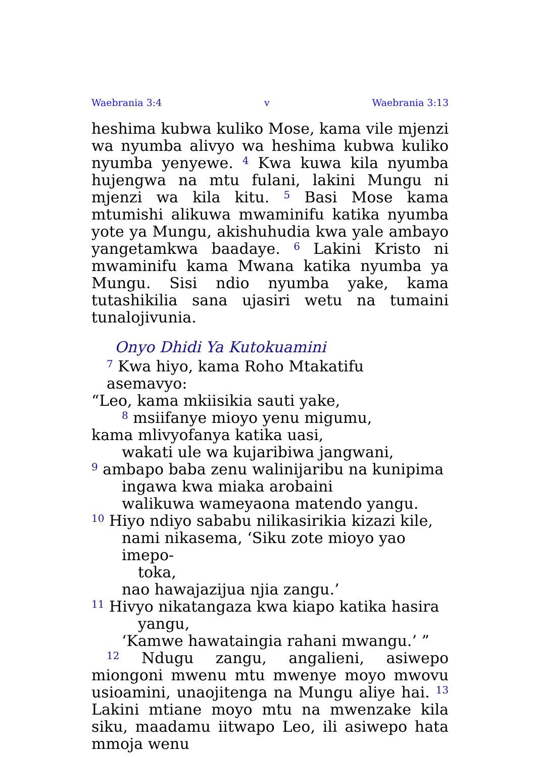Waebrania 3:4 v Waebrania 3:13
heshima kubwa kuliko Mose, kama vile mjenzi wa nyumba alivyo wa heshima kubwa kuliko nyumba yenyewe. <sup>4</sup> Kwa kuwa kila nyumba hujengwa na mtu fulani, lakini Mungu ni mjenzi wa kila kitu. <sup>5</sup> Basi Mose kama mtumishi alikuwa mwaminifu katika nyumba yote ya Mungu, akishuhudia kwa yale ambayo yangetamkwa baadaye. <sup>6</sup> Lakini Kristo ni mwaminifu kama Mwana katika nyumba ya Mungu. Sisi ndio nyumba yake, kama tutashikilia sana ujasiri wetu na tumaini tunalojivunia.
Onyo Dhidi Ya Kutokuamini
<sup>7</sup> Kwa hiyo, kama Roho Mtakatifu asemavyo:
“Leo, kama mkiisikia sauti yake,
<sup>8</sup> msiifanye mioyo yenu migumu,
kama mlivyofanya katika uasi,
wakati ule wa kujaribiwa jangwani,
<sup>9</sup> ambapo baba zenu walinijaribu na kunipima
ingawa kwa miaka arobaini
walikuwa wameyaona matendo yangu.
<sup>10</sup> Hiyo ndiyo sababu nilikasirikia kizazi kile,
nami nikasema, ‘Siku zote mioyo yao imepo-
toka,
nao hawajazijua njia zangu.’
<sup>11</sup> Hivyo nikatangaza kwa kiapo katika hasira
yangu,
‘Kamwe hawataingia rahani mwangu.’ ”
<sup>12</sup> Ndugu zangu, angalieni, asiwepo miongoni mwenu mtu mwenye moyo mwovu usioamini, unaojitenga na Mungu aliye hai. <sup>13</sup> Lakini mtiane moyo mtu na mwenzake kila siku, maadamu iitwapo Leo, ili asiwepo hata mmoja wenu